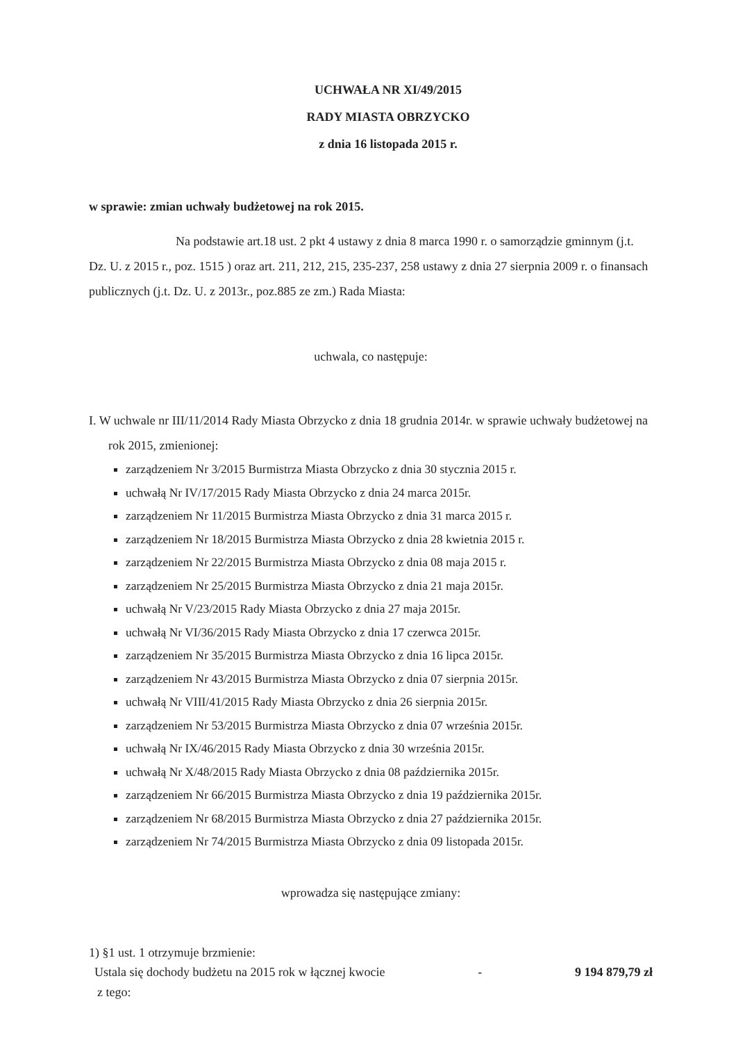UCHWAŁA NR XI/49/2015
RADY MIASTA OBRZYCKO
z dnia 16 listopada 2015 r.
w sprawie: zmian uchwały budżetowej na rok 2015.
Na podstawie art.18 ust. 2 pkt 4 ustawy z dnia 8 marca 1990 r. o samorządzie gminnym (j.t. Dz. U. z 2015 r., poz. 1515 ) oraz art. 211, 212, 215, 235-237, 258 ustawy z dnia 27 sierpnia 2009 r. o finansach publicznych (j.t. Dz. U. z 2013r., poz.885 ze zm.) Rada Miasta:
uchwala, co następuje:
I. W uchwale nr III/11/2014 Rady Miasta Obrzycko z dnia 18 grudnia 2014r. w sprawie uchwały budżetowej na rok 2015, zmienionej:
zarządzeniem Nr 3/2015 Burmistrza Miasta Obrzycko z dnia 30 stycznia 2015 r.
uchwałą Nr IV/17/2015 Rady Miasta Obrzycko z dnia 24 marca 2015r.
zarządzeniem Nr 11/2015 Burmistrza Miasta Obrzycko z dnia 31 marca 2015 r.
zarządzeniem Nr 18/2015 Burmistrza Miasta Obrzycko z dnia 28 kwietnia 2015 r.
zarządzeniem Nr 22/2015 Burmistrza Miasta Obrzycko z dnia 08 maja 2015 r.
zarządzeniem Nr 25/2015 Burmistrza Miasta Obrzycko z dnia 21 maja 2015r.
uchwałą Nr V/23/2015 Rady Miasta Obrzycko z dnia 27 maja 2015r.
uchwałą Nr VI/36/2015 Rady Miasta Obrzycko z dnia 17 czerwca 2015r.
zarządzeniem Nr 35/2015 Burmistrza Miasta Obrzycko z dnia 16 lipca 2015r.
zarządzeniem Nr 43/2015 Burmistrza Miasta Obrzycko z dnia 07 sierpnia 2015r.
uchwałą Nr VIII/41/2015 Rady Miasta Obrzycko z dnia 26 sierpnia 2015r.
zarządzeniem Nr 53/2015 Burmistrza Miasta Obrzycko z dnia 07 września 2015r.
uchwałą Nr IX/46/2015 Rady Miasta Obrzycko z dnia 30 września 2015r.
uchwałą Nr X/48/2015 Rady Miasta Obrzycko z dnia 08 października 2015r.
zarządzeniem Nr 66/2015 Burmistrza Miasta Obrzycko z dnia 19 października 2015r.
zarządzeniem Nr 68/2015 Burmistrza Miasta Obrzycko z dnia 27 października 2015r.
zarządzeniem Nr 74/2015 Burmistrza Miasta Obrzycko z dnia 09 listopada 2015r.
wprowadza się następujące zmiany:
1) §1 ust. 1 otrzymuje brzmienie:
Ustala się dochody budżetu na 2015 rok w łącznej kwocie - 9 194 879,79 zł
z tego: